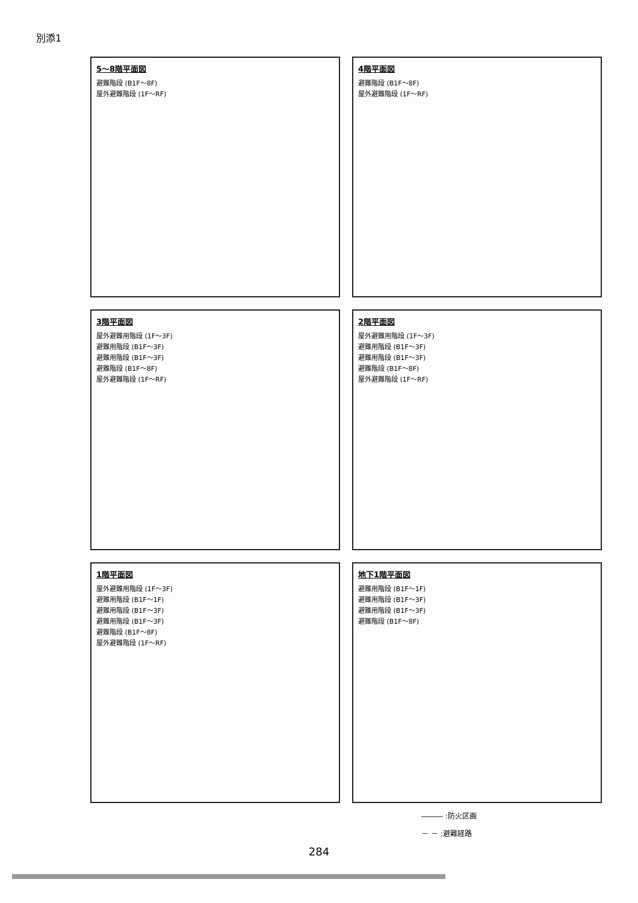別添1
5～8階平面図
避難階段 (B1F～8F)
屋外避難階段 (1F～RF)
4階平面図
避難階段 (B1F～8F)
屋外避難階段 (1F～RF)
3階平面図
屋外避難用階段 (1F～3F)
避難用階段 (B1F～3F)
避難用階段 (B1F～3F)
避難階段 (B1F～8F)
屋外避難階段 (1F～RF)
2階平面図
屋外避難用階段 (1F～3F)
避難用階段 (B1F～3F)
避難用階段 (B1F～3F)
避難階段 (B1F～8F)
屋外避難階段 (1F～RF)
1階平面図
屋外避難用階段 (1F～3F)
避難用階段 (B1F～1F)
避難用階段 (B1F～3F)
避難用階段 (B1F～3F)
避難階段 (B1F～8F)
屋外避難階段 (1F～RF)
地下1階平面図
避難用階段 (B1F～1F)
避難用階段 (B1F～3F)
避難用階段 (B1F～3F)
避難階段 (B1F～8F)
――― :防火区画
－ － :避難経路
284